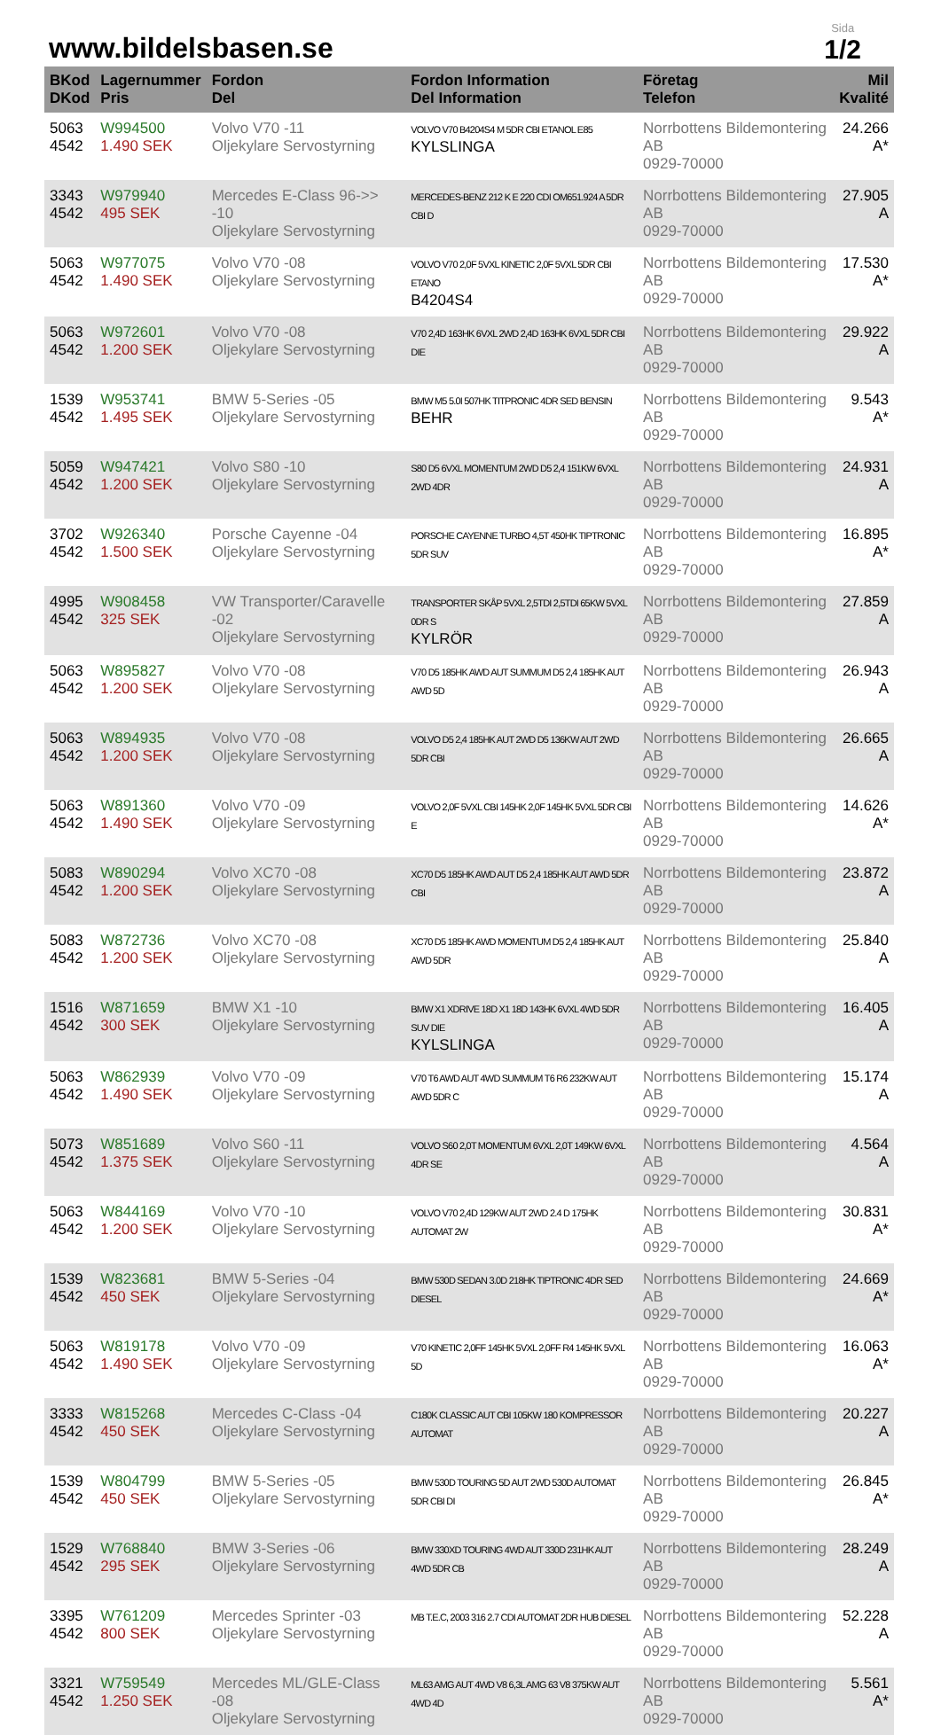www.bildelsbasen.se
Sida
1/2
| BKod DKod | Lagernummer Pris | Fordon Del | Fordon Information Del Information | Företag Telefon | Mil Kvalité |
| --- | --- | --- | --- | --- | --- |
| 5063 4542 | W994500 1.490 SEK | Volvo V70 -11 Oljekylare Servostyrning | VOLVO V70 B4204S4 M 5DR CBI ETANOL E85 KYLSLINGA | Norrbottens Bildemontering AB 0929-70000 | 24.266 A* |
| 3343 4542 | W979940 495 SEK | Mercedes E-Class 96->> -10 Oljekylare Servostyrning | MERCEDES-BENZ 212 K E 220 CDI OM651.924 A 5DR CBI D | Norrbottens Bildemontering AB 0929-70000 | 27.905 A |
| 5063 4542 | W977075 1.490 SEK | Volvo V70 -08 Oljekylare Servostyrning | VOLVO V70 2,0F 5VXL KINETIC 2,0F 5VXL 5DR CBI ETANO B4204S4 | Norrbottens Bildemontering AB 0929-70000 | 17.530 A* |
| 5063 4542 | W972601 1.200 SEK | Volvo V70 -08 Oljekylare Servostyrning | V70 2,4D 163HK 6VXL 2WD 2,4D 163HK 6VXL 5DR CBI DIE | Norrbottens Bildemontering AB 0929-70000 | 29.922 A |
| 1539 4542 | W953741 1.495 SEK | BMW 5-Series -05 Oljekylare Servostyrning | BMW M5 5.0I 507HK TITPRONIC 4DR SED BENSIN BEHR | Norrbottens Bildemontering AB 0929-70000 | 9.543 A* |
| 5059 4542 | W947421 1.200 SEK | Volvo S80 -10 Oljekylare Servostyrning | S80 D5 6VXL MOMENTUM 2WD D5 2,4 151KW 6VXL 2WD 4DR | Norrbottens Bildemontering AB 0929-70000 | 24.931 A |
| 3702 4542 | W926340 1.500 SEK | Porsche Cayenne -04 Oljekylare Servostyrning | PORSCHE CAYENNE TURBO 4,5T 450HK TIPTRONIC 5DR SUV | Norrbottens Bildemontering AB 0929-70000 | 16.895 A* |
| 4995 4542 | W908458 325 SEK | VW Transporter/Caravelle -02 Oljekylare Servostyrning | TRANSPORTER SKÅP 5VXL 2,5TDI 2,5TDI 65KW 5VXL 0DR S KYLRÖR | Norrbottens Bildemontering AB 0929-70000 | 27.859 A |
| 5063 4542 | W895827 1.200 SEK | Volvo V70 -08 Oljekylare Servostyrning | V70 D5 185HK AWD AUT SUMMUM D5 2,4 185HK AUT AWD 5D | Norrbottens Bildemontering AB 0929-70000 | 26.943 A |
| 5063 4542 | W894935 1.200 SEK | Volvo V70 -08 Oljekylare Servostyrning | VOLVO D5 2,4 185HK AUT 2WD D5 136KW AUT 2WD 5DR CBI | Norrbottens Bildemontering AB 0929-70000 | 26.665 A |
| 5063 4542 | W891360 1.490 SEK | Volvo V70 -09 Oljekylare Servostyrning | VOLVO 2,0F 5VXL CBI 145HK 2,0F 145HK 5VXL 5DR CBI E | Norrbottens Bildemontering AB 0929-70000 | 14.626 A* |
| 5083 4542 | W890294 1.200 SEK | Volvo XC70 -08 Oljekylare Servostyrning | XC70 D5 185HK AWD AUT D5 2,4 185HK AUT AWD 5DR CBI | Norrbottens Bildemontering AB 0929-70000 | 23.872 A |
| 5083 4542 | W872736 1.200 SEK | Volvo XC70 -08 Oljekylare Servostyrning | XC70 D5 185HK AWD MOMENTUM D5 2,4 185HK AUT AWD 5DR | Norrbottens Bildemontering AB 0929-70000 | 25.840 A |
| 1516 4542 | W871659 300 SEK | BMW X1 -10 Oljekylare Servostyrning | BMW X1 XDRIVE 18D X1 18D 143HK 6VXL 4WD 5DR SUV DIE KYLSLINGA | Norrbottens Bildemontering AB 0929-70000 | 16.405 A |
| 5063 4542 | W862939 1.490 SEK | Volvo V70 -09 Oljekylare Servostyrning | V70 T6 AWD AUT 4WD SUMMUM T6 R6 232KW AUT AWD 5DR C | Norrbottens Bildemontering AB 0929-70000 | 15.174 A |
| 5073 4542 | W851689 1.375 SEK | Volvo S60 -11 Oljekylare Servostyrning | VOLVO S60 2,0T MOMENTUM 6VXL 2,0T 149KW 6VXL 4DR SE | Norrbottens Bildemontering AB 0929-70000 | 4.564 A |
| 5063 4542 | W844169 1.200 SEK | Volvo V70 -10 Oljekylare Servostyrning | VOLVO V70 2,4D 129KW AUT 2WD 2.4 D 175HK AUTOMAT 2W | Norrbottens Bildemontering AB 0929-70000 | 30.831 A* |
| 1539 4542 | W823681 450 SEK | BMW 5-Series -04 Oljekylare Servostyrning | BMW 530D SEDAN 3.0D 218HK TIPTRONIC 4DR SED DIESEL | Norrbottens Bildemontering AB 0929-70000 | 24.669 A* |
| 5063 4542 | W819178 1.490 SEK | Volvo V70 -09 Oljekylare Servostyrning | V70 KINETIC 2,0FF 145HK 5VXL 2,0FF R4 145HK 5VXL 5D | Norrbottens Bildemontering AB 0929-70000 | 16.063 A* |
| 3333 4542 | W815268 450 SEK | Mercedes C-Class -04 Oljekylare Servostyrning | C180K CLASSIC AUT CBI 105KW 180 KOMPRESSOR AUTOMAT | Norrbottens Bildemontering AB 0929-70000 | 20.227 A |
| 1539 4542 | W804799 450 SEK | BMW 5-Series -05 Oljekylare Servostyrning | BMW 530D TOURING 5D AUT 2WD 530D AUTOMAT 5DR CBI DI | Norrbottens Bildemontering AB 0929-70000 | 26.845 A* |
| 1529 4542 | W768840 295 SEK | BMW 3-Series -06 Oljekylare Servostyrning | BMW 330XD TOURING 4WD AUT 330D 231HK AUT 4WD 5DR CB | Norrbottens Bildemontering AB 0929-70000 | 28.249 A |
| 3395 4542 | W761209 800 SEK | Mercedes Sprinter -03 Oljekylare Servostyrning | MB T.E.C, 2003 316 2.7 CDI AUTOMAT 2DR HUB DIESEL | Norrbottens Bildemontering AB 0929-70000 | 52.228 A |
| 3321 4542 | W759549 1.250 SEK | Mercedes ML/GLE-Class -08 Oljekylare Servostyrning | ML63 AMG AUT 4WD V8 6,3L AMG 63 V8 375KW AUT 4WD 4D | Norrbottens Bildemontering AB 0929-70000 | 5.561 A* |